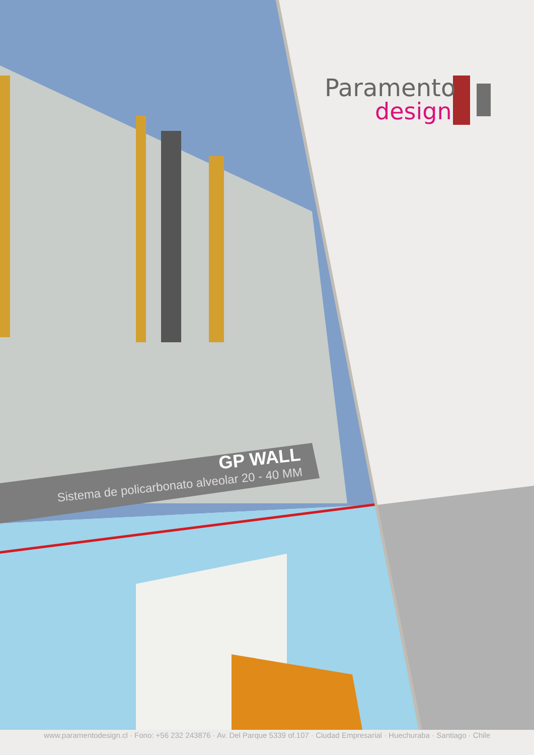Paramento
design
GP WALL
Sistema de policarbonato alveolar 20 - 40 MM
www.paramentodesign.cl · Fono: +56 232 243876 · Av. Del Parque 5339 of.107 · Ciudad Empresarial · Huechuraba · Santiago · Chile